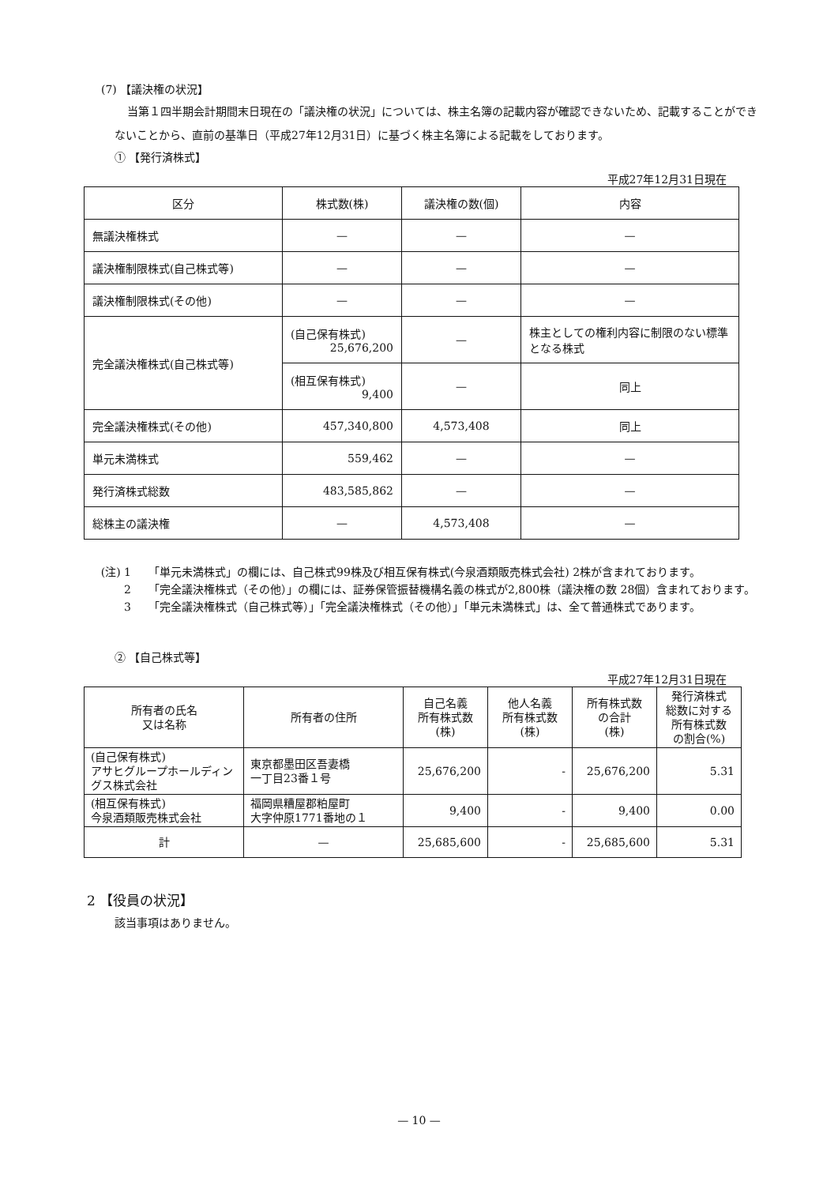(7) 【議決権の状況】
当第１四半期会計期間末日現在の「議決権の状況」については、株主名簿の記載内容が確認できないため、記載することができないことから、直前の基準日（平成27年12月31日）に基づく株主名簿による記載をしております。
① 【発行済株式】
平成27年12月31日現在
| 区分 | 株式数(株) | 議決権の数(個) | 内容 |
| --- | --- | --- | --- |
| 無議決権株式 | — | — | — |
| 議決権制限株式(自己株式等) | — | — | — |
| 議決権制限株式(その他) | — | — | — |
| 完全議決権株式(自己株式等) | (自己保有株式) 25,676,200 | — | 株主としての権利内容に制限のない標準となる株式 |
| | (相互保有株式) 9,400 | — | 同上 |
| 完全議決権株式(その他) | 457,340,800 | 4,573,408 | 同上 |
| 単元未満株式 | 559,462 | — | — |
| 発行済株式総数 | 483,585,862 | — | — |
| 総株主の議決権 | — | 4,573,408 | — |
(注) 1 「単元未満株式」の欄には、自己株式99株及び相互保有株式(今泉酒類販売株式会社) 2株が含まれております。
2 「完全議決権株式（その他）」の欄には、証券保管振替機構名義の株式が2,800株（議決権の数 28個）含まれております。
3 「完全議決権株式（自己株式等）」「完全議決権株式（その他）」「単元未満株式」は、全て普通株式であります。
② 【自己株式等】
平成27年12月31日現在
| 所有者の氏名 又は名称 | 所有者の住所 | 自己名義 所有株式数 (株) | 他人名義 所有株式数 (株) | 所有株式数 の合計 (株) | 発行済株式 総数に対する 所有株式数 の割合(%) |
| --- | --- | --- | --- | --- | --- |
| (自己保有株式) アサヒグループホールディングス株式会社 | 東京都墨田区吾妻橋 一丁目23番１号 | 25,676,200 | - | 25,676,200 | 5.31 |
| (相互保有株式) 今泉酒類販売株式会社 | 福岡県糟屋郡粕屋町 大字仲原1771番地の１ | 9,400 | - | 9,400 | 0.00 |
| 計 | — | 25,685,600 | - | 25,685,600 | 5.31 |
2 【役員の状況】
該当事項はありません。
— 10 —